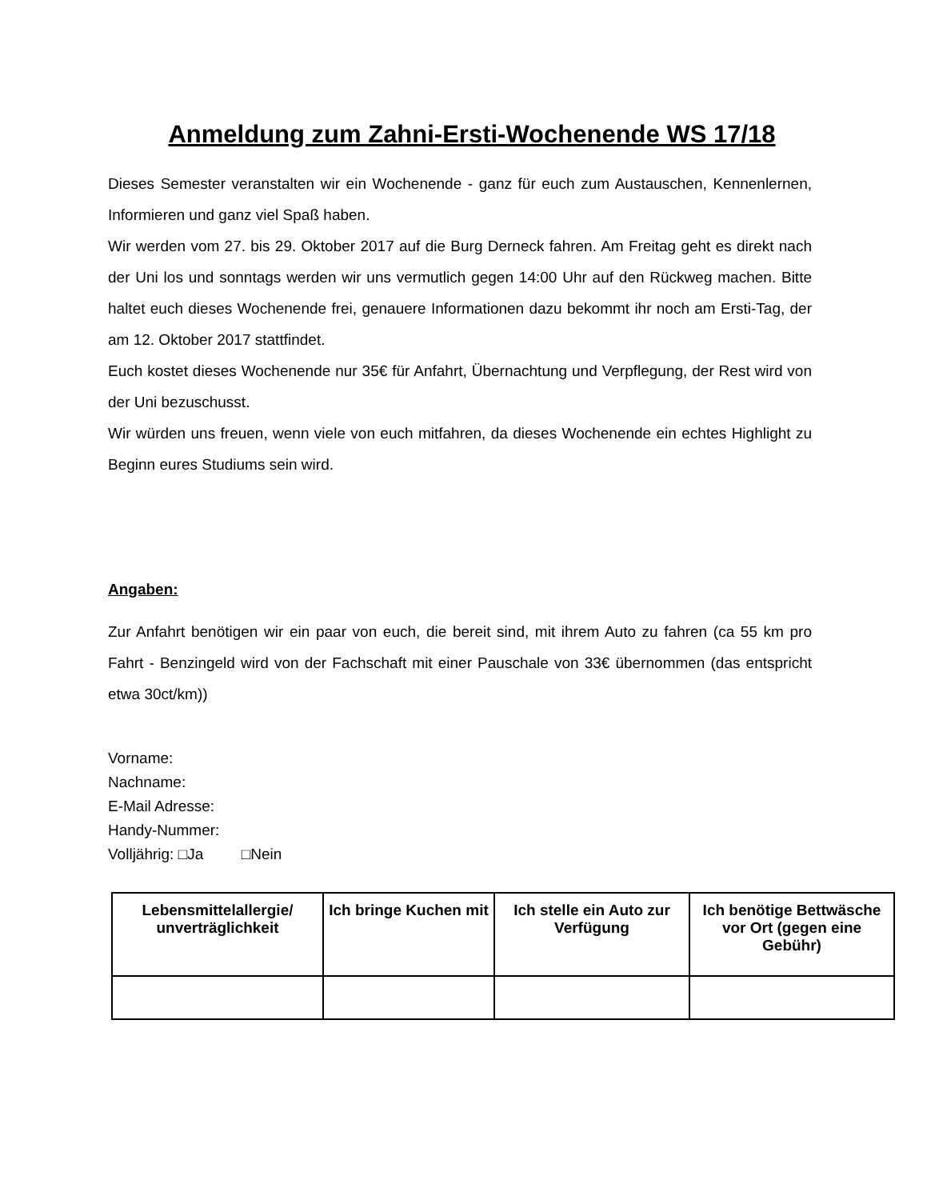Anmeldung zum Zahni-Ersti-Wochenende WS 17/18
Dieses Semester veranstalten wir ein Wochenende - ganz für euch zum Austauschen, Kennenlernen, Informieren und ganz viel Spaß haben.
Wir werden vom 27. bis 29. Oktober 2017 auf die Burg Derneck fahren. Am Freitag geht es direkt nach der Uni los und sonntags werden wir uns vermutlich gegen 14:00 Uhr auf den Rückweg machen. Bitte haltet euch dieses Wochenende frei, genauere Informationen dazu bekommt ihr noch am Ersti-Tag, der am 12. Oktober 2017 stattfindet.
Euch kostet dieses Wochenende nur 35€ für Anfahrt, Übernachtung und Verpflegung, der Rest wird von der Uni bezuschusst.
Wir würden uns freuen, wenn viele von euch mitfahren, da dieses Wochenende ein echtes Highlight zu Beginn eures Studiums sein wird.
Angaben:
Zur Anfahrt benötigen wir ein paar von euch, die bereit sind, mit ihrem Auto zu fahren (ca 55 km pro Fahrt - Benzingeld wird von der Fachschaft mit einer Pauschale von 33€ übernommen (das entspricht etwa 30ct/km))
Vorname:
Nachname:
E-Mail Adresse:
Handy-Nummer:
Volljährig: □Ja □Nein
| Lebensmittelallergie/ unverträglichkeit | Ich bringe Kuchen mit | Ich stelle ein Auto zur Verfügung | Ich benötige Bettwäsche vor Ort (gegen eine Gebühr) |
| --- | --- | --- | --- |